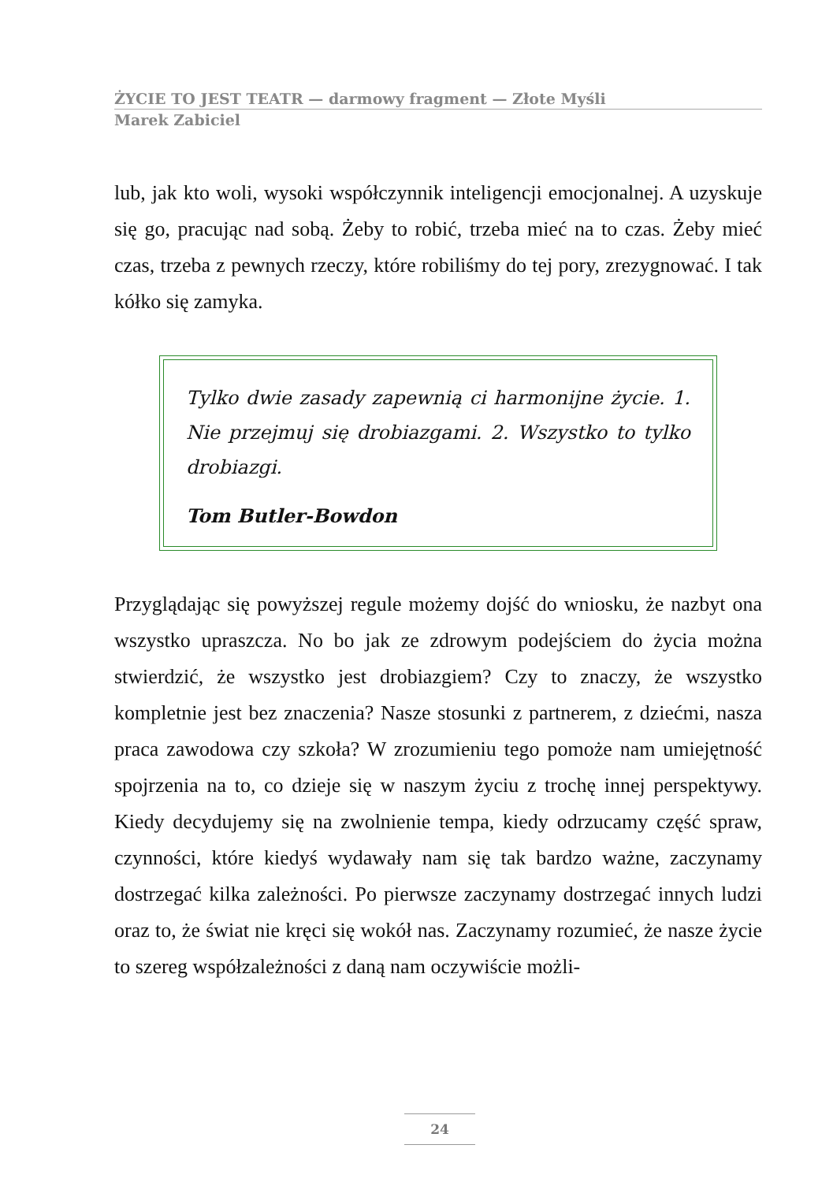ŻYCIE TO JEST TEATR — darmowy fragment — Złote Myśli
Marek Zabiciel
lub, jak kto woli, wysoki współczynnik inteligencji emocjonalnej. A uzyskuje się go, pracując nad sobą. Żeby to robić, trzeba mieć na to czas. Żeby mieć czas, trzeba z pewnych rzeczy, które robiliśmy do tej pory, zrezygnować. I tak kółko się zamyka.
Tylko dwie zasady zapewnią ci harmonijne życie. 1. Nie przejmuj się drobiazgami. 2. Wszystko to tylko drobiazgi.
Tom Butler-Bowdon
Przyglądając się powyższej regule możemy dojść do wniosku, że nazbyt ona wszystko upraszcza. No bo jak ze zdrowym podejściem do życia można stwierdzić, że wszystko jest drobiazgiem? Czy to znaczy, że wszystko kompletnie jest bez znaczenia? Nasze stosunki z partnerem, z dziećmi, nasza praca zawodowa czy szkoła? W zrozumieniu tego pomoże nam umiejętność spojrzenia na to, co dzieje się w naszym życiu z trochę innej perspektywy. Kiedy decydujemy się na zwolnienie tempa, kiedy odrzucamy część spraw, czynności, które kiedyś wydawały nam się tak bardzo ważne, zaczynamy dostrzegać kilka zależności. Po pierwsze zaczynamy dostrzegać innych ludzi oraz to, że świat nie kręci się wokół nas. Zaczynamy rozumieć, że nasze życie to szereg współzależności z daną nam oczywiście możli-
24